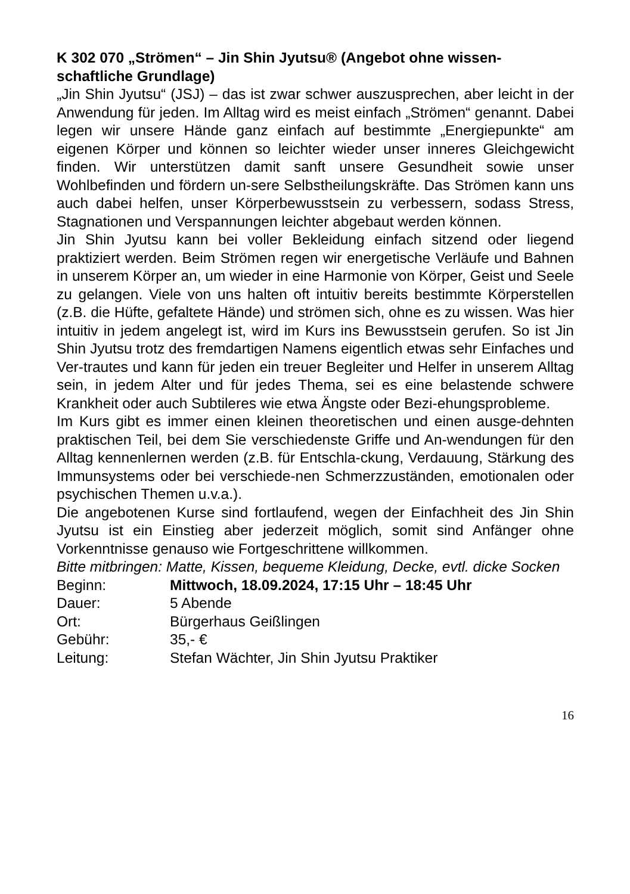K 302 070 „Strömen“ – Jin Shin Jyutsu® (Angebot ohne wissen-schaftliche Grundlage)
„Jin Shin Jyutsu“ (JSJ) – das ist zwar schwer auszusprechen, aber leicht in der Anwendung für jeden. Im Alltag wird es meist einfach „Strömen“ genannt. Dabei legen wir unsere Hände ganz einfach auf bestimmte „Energiepunkte“ am eigenen Körper und können so leichter wieder unser inneres Gleichgewicht finden. Wir unterstützen damit sanft unsere Gesundheit sowie unser Wohlbefinden und fördern un-sere Selbstheilungskräfte. Das Strömen kann uns auch dabei helfen, unser Körperbewusstsein zu verbessern, sodass Stress, Stagnationen und Verspannungen leichter abgebaut werden können.
Jin Shin Jyutsu kann bei voller Bekleidung einfach sitzend oder liegend praktiziert werden. Beim Strömen regen wir energetische Verläufe und Bahnen in unserem Körper an, um wieder in eine Harmonie von Körper, Geist und Seele zu gelangen. Viele von uns halten oft intuitiv bereits bestimmte Körperstellen (z.B. die Hüfte, gefaltete Hände) und strömen sich, ohne es zu wissen. Was hier intuitiv in jedem angelegt ist, wird im Kurs ins Bewusstsein gerufen. So ist Jin Shin Jyutsu trotz des fremdartigen Namens eigentlich etwas sehr Einfaches und Ver-trautes und kann für jeden ein treuer Begleiter und Helfer in unserem Alltag sein, in jedem Alter und für jedes Thema, sei es eine belastende schwere Krankheit oder auch Subtileres wie etwa Ängste oder Bezi-ehungsprobleme.
Im Kurs gibt es immer einen kleinen theoretischen und einen ausge-dehnten praktischen Teil, bei dem Sie verschiedenste Griffe und An-wendungen für den Alltag kennenlernen werden (z.B. für Entschla-ckung, Verdauung, Stärkung des Immunsystems oder bei verschiede-nen Schmerzzuständen, emotionalen oder psychischen Themen u.v.a.).
Die angebotenen Kurse sind fortlaufend, wegen der Einfachheit des Jin Shin Jyutsu ist ein Einstieg aber jederzeit möglich, somit sind Anfänger ohne Vorkenntnisse genauso wie Fortgeschrittene willkommen.
Bitte mitbringen: Matte, Kissen, bequeme Kleidung, Decke, evtl. dicke Socken
Beginn: Mittwoch, 18.09.2024, 17:15 Uhr – 18:45 Uhr
Dauer: 5 Abende
Ort: Bürgerhaus Geißlingen
Gebühr: 35,- €
Leitung: Stefan Wächter, Jin Shin Jyutsu Praktiker
16